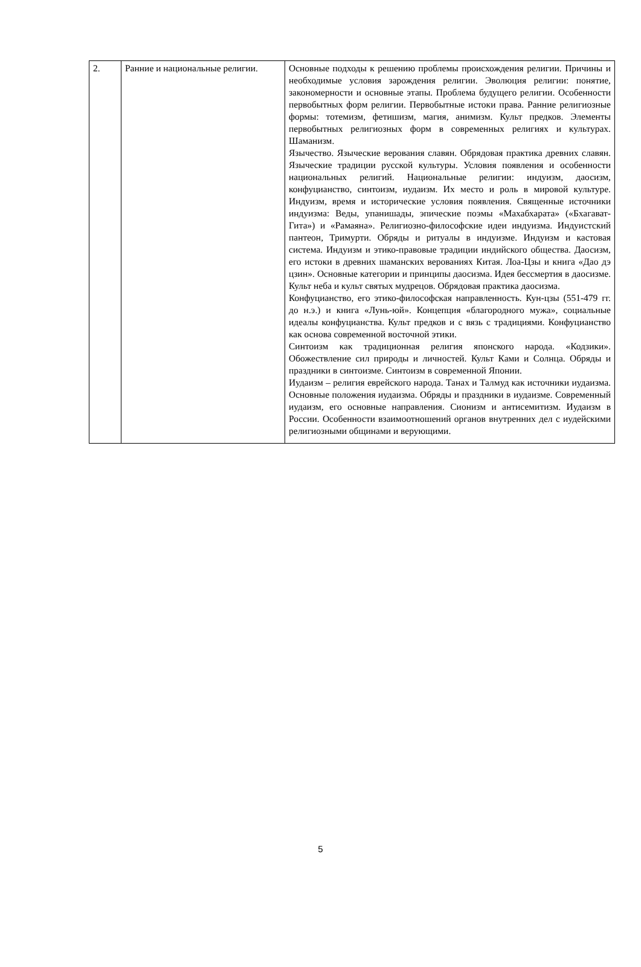| 2. | Ранние и национальные религии. | Основные подходы к решению проблемы происхождения религии. Причины и необходимые условия зарождения религии. Эволюция религии: понятие, закономерности и основные этапы. Проблема будущего религии. Особенности первобытных форм религии. Первобытные истоки права. Ранние религиозные формы: тотемизм, фетишизм, магия, анимизм. Культ предков. Элементы первобытных религиозных форм в современных религиях и культурах. Шаманизм. Язычество. Языческие верования славян. Обрядовая практика древних славян. Языческие традиции русской культуры. Условия появления и особенности национальных религий. Национальные религии: индуизм, даосизм, конфуцианство, синтоизм, иудаизм. Их место и роль в мировой культуре. Индуизм, время и исторические условия появления. Священные источники индуизма: Веды, упанишады, эпические поэмы «Махабхарата» («Бхагават-Гита») и «Рамаяна». Религиозно-философские идеи индуизма. Индуистский пантеон, Тримурти. Обряды и ритуалы в индуизме. Индуизм и кастовая система. Индуизм и этико-правовые традиции индийского общества. Даосизм, его истоки в древних шаманских верованиях Китая. Лоа-Цзы и книга «Дао дэ цзин». Основные категории и принципы даосизма. Идея бессмертия в даосизме. Культ неба и культ святых мудрецов. Обрядовая практика даосизма. Конфуцианство, его этико-философская направленность. Кун-цзы (551-479 гг. до н.э.) и книга «Лунь-юй». Концепция «благородного мужа», социальные идеалы конфуцианства. Культ предков и с вязь с традициями. Конфуцианство как основа современной восточной этики. Синтоизм как традиционная религия японского народа. «Кодзики». Обожествление сил природы и личностей. Культ Ками и Солнца. Обряды и праздники в синтоизме. Синтоизм в современной Японии. Иудаизм – религия еврейского народа. Танах и Талмуд как источники иудаизма. Основные положения иудаизма. Обряды и праздники в иудаизме. Современный иудаизм, его основные направления. Сионизм и антисемитизм. Иудаизм в России. Особенности взаимоотношений органов внутренних дел с иудейскими религиозными общинами и верующими. |
5